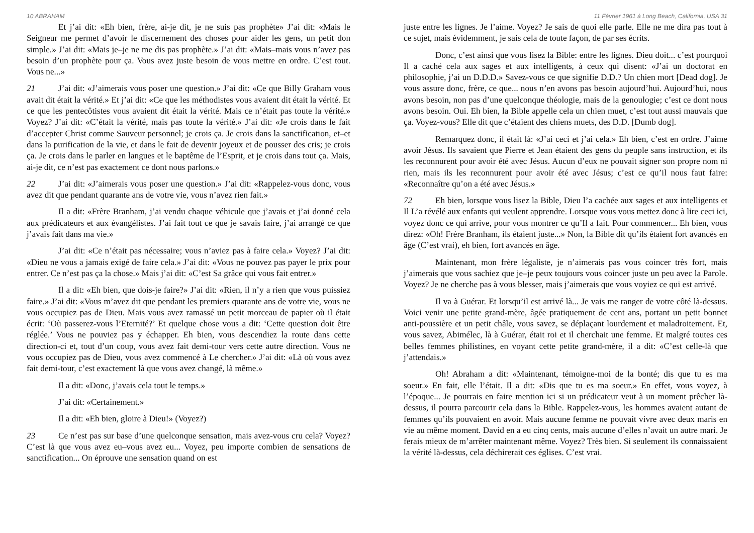10 ABRAHAM
Et j’ai dit: «Eh bien, frère, ai-je dit, je ne suis pas prophète» J’ai dit: «Mais le Seigneur me permet d’avoir le discernement des choses pour aider les gens, un petit don simple.» J’ai dit: «Mais je–je ne me dis pas prophète.» J’ai dit: «Mais–mais vous n’avez pas besoin d’un prophète pour ça. Vous avez juste besoin de vous mettre en ordre. C’est tout. Vous ne...»
21 J’ai dit: «J’aimerais vous poser une question.» J’ai dit: «Ce que Billy Graham vous avait dit était la vérité.» Et j’ai dit: «Ce que les méthodistes vous avaient dit était la vérité. Et ce que les pentecôtistes vous avaient dit était la vérité. Mais ce n’était pas toute la vérité.» Voyez? J’ai dit: «C’était la vérité, mais pas toute la vérité.» J’ai dit: «Je crois dans le fait d’accepter Christ comme Sauveur personnel; je crois ça. Je crois dans la sanctification, et–et dans la purification de la vie, et dans le fait de devenir joyeux et de pousser des cris; je crois ça. Je crois dans le parler en langues et le baptême de l’Esprit, et je crois dans tout ça. Mais, ai-je dit, ce n’est pas exactement ce dont nous parlons.»
22 J’ai dit: «J’aimerais vous poser une question.» J’ai dit: «Rappelez-vous donc, vous avez dit que pendant quarante ans de votre vie, vous n’avez rien fait.»
Il a dit: «Frère Branham, j’ai vendu chaque véhicule que j’avais et j’ai donné cela aux prédicateurs et aux évangélistes. J’ai fait tout ce que je savais faire, j’ai arrangé ce que j’avais fait dans ma vie.»
J’ai dit: «Ce n’était pas nécessaire; vous n’aviez pas à faire cela.» Voyez? J’ai dit: «Dieu ne vous a jamais exigé de faire cela.» J’ai dit: «Vous ne pouvez pas payer le prix pour entrer. Ce n’est pas ça la chose.» Mais j’ai dit: «C’est Sa grâce qui vous fait entrer.»
Il a dit: «Eh bien, que dois-je faire?» J’ai dit: «Rien, il n’y a rien que vous puissiez faire.» J’ai dit: «Vous m’avez dit que pendant les premiers quarante ans de votre vie, vous ne vous occupiez pas de Dieu. Mais vous avez ramassé un petit morceau de papier où il était écrit: ‘Où passerez-vous l’Eternité?’ Et quelque chose vous a dit: ‘Cette question doit être réglée.’ Vous ne pouviez pas y échapper. Eh bien, vous descendiez la route dans cette direction-ci et, tout d’un coup, vous avez fait demi-tour vers cette autre direction. Vous ne vous occupiez pas de Dieu, vous avez commencé à Le chercher.» J’ai dit: «Là où vous avez fait demi-tour, c’est exactement là que vous avez changé, là même.»
Il a dit: «Donc, j’avais cela tout le temps.»
J’ai dit: «Certainement.»
Il a dit: «Eh bien, gloire à Dieu!» (Voyez?)
23 Ce n’est pas sur base d’une quelconque sensation, mais avez-vous cru cela? Voyez? C’est là que vous avez eu–vous avez eu... Voyez, peu importe combien de sensations de sanctification... On éprouve une sensation quand on est
11 Février 1961 à Long Beach, California, USA 31
juste entre les lignes. Je l’aime. Voyez? Je sais de quoi elle parle. Elle ne me dira pas tout à ce sujet, mais évidemment, je sais cela de toute façon, de par ses écrits.
Donc, c’est ainsi que vous lisez la Bible: entre les lignes. Dieu doit... c’est pourquoi Il a caché cela aux sages et aux intelligents, à ceux qui disent: «J’ai un doctorat en philosophie, j’ai un D.D.D.» Savez-vous ce que signifie D.D.? Un chien mort [Dead dog]. Je vous assure donc, frère, ce que... nous n’en avons pas besoin aujourd’hui. Aujourd’hui, nous avons besoin, non pas d’une quelconque théologie, mais de la genoulogie; c’est ce dont nous avons besoin. Oui. Eh bien, la Bible appelle cela un chien muet, c’est tout aussi mauvais que ça. Voyez-vous? Elle dit que c’étaient des chiens muets, des D.D. [Dumb dog].
Remarquez donc, il était là: «J’ai ceci et j’ai cela.» Eh bien, c’est en ordre. J’aime avoir Jésus. Ils savaient que Pierre et Jean étaient des gens du peuple sans instruction, et ils les reconnurent pour avoir été avec Jésus. Aucun d’eux ne pouvait signer son propre nom ni rien, mais ils les reconnurent pour avoir été avec Jésus; c’est ce qu’il nous faut faire: «Reconnaître qu’on a été avec Jésus.»
72 Eh bien, lorsque vous lisez la Bible, Dieu l’a cachée aux sages et aux intelligents et Il L’a révélé aux enfants qui veulent apprendre. Lorsque vous vous mettez donc à lire ceci ici, voyez donc ce qui arrive, pour vous montrer ce qu’Il a fait. Pour commencer... Eh bien, vous direz: «Oh! Frère Branham, ils étaient juste...» Non, la Bible dit qu’ils étaient fort avancés en âge (C’est vrai), eh bien, fort avancés en âge.
Maintenant, mon frère légaliste, je n’aimerais pas vous coincer très fort, mais j’aimerais que vous sachiez que je–je peux toujours vous coincer juste un peu avec la Parole. Voyez? Je ne cherche pas à vous blesser, mais j’aimerais que vous voyiez ce qui est arrivé.
Il va à Guérar. Et lorsqu’il est arrivé là... Je vais me ranger de votre côté là-dessus. Voici venir une petite grand-mère, âgée pratiquement de cent ans, portant un petit bonnet anti-poussière et un petit châle, vous savez, se déplaçant lourdement et maladroitement. Et, vous savez, Abimélec, là à Guérar, était roi et il cherchait une femme. Et malgré toutes ces belles femmes philistines, en voyant cette petite grand-mère, il a dit: «C’est celle-là que j’attendais.»
Oh! Abraham a dit: «Maintenant, témoigne-moi de la bonté; dis que tu es ma soeur.» En fait, elle l’était. Il a dit: «Dis que tu es ma soeur.» En effet, vous voyez, à l’époque... Je pourrais en faire mention ici si un prédicateur veut à un moment prêcher là-dessus, il pourra parcourir cela dans la Bible. Rappelez-vous, les hommes avaient autant de femmes qu’ils pouvaient en avoir. Mais aucune femme ne pouvait vivre avec deux maris en vie au même moment. David en a eu cinq cents, mais aucune d’elles n’avait un autre mari. Je ferais mieux de m’arrêter maintenant même. Voyez? Très bien. Si seulement ils connaissaient la vérité là-dessus, cela déchirerait ces églises. C’est vrai.